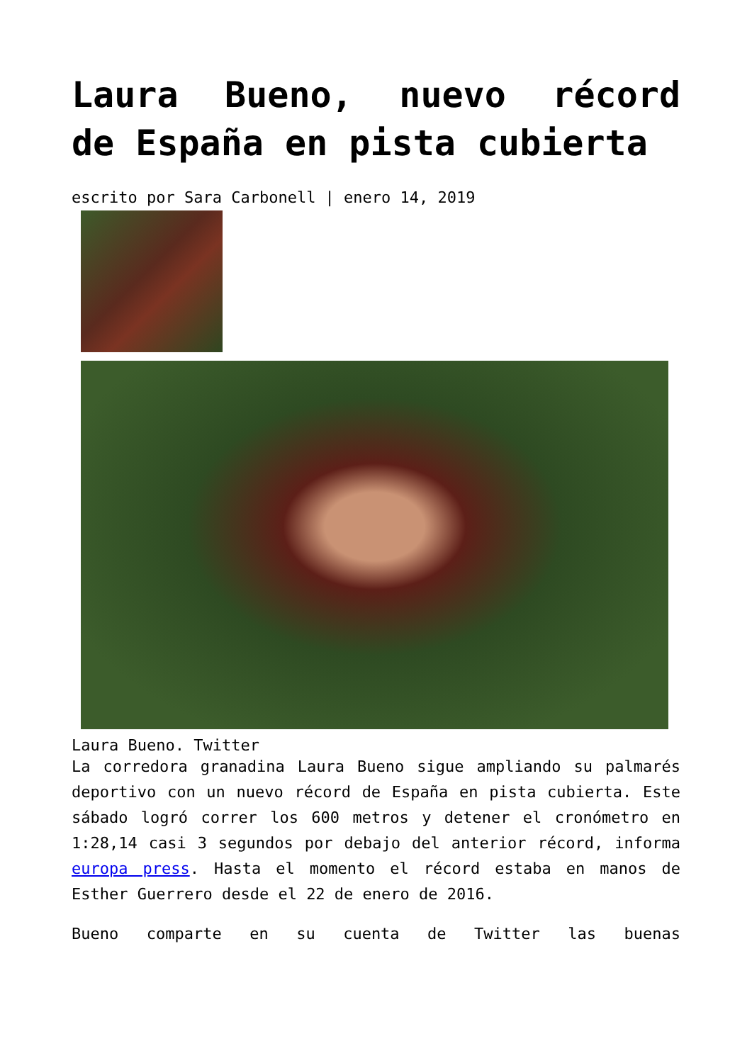Laura Bueno, nuevo récord
de España en pista cubierta
escrito por Sara Carbonell | enero 14, 2019
Laura Bueno. Twitter
La corredora granadina Laura Bueno sigue ampliando su palmarés deportivo con un nuevo récord de España en pista cubierta. Este sábado logró correr los 600 metros y detener el cronómetro en 1:28,14 casi 3 segundos por debajo del anterior récord, informa europa press. Hasta el momento el récord estaba en manos de Esther Guerrero desde el 22 de enero de 2016.
Bueno comparte en su cuenta de Twitter las buenas